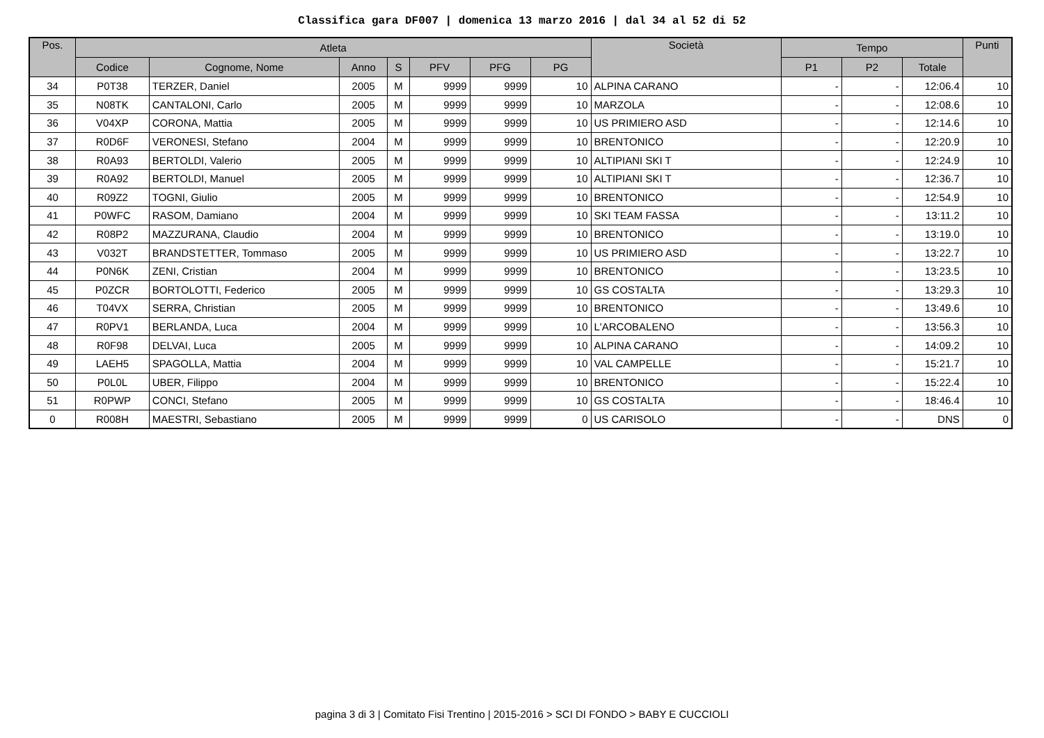Classifica gara DF007 | domenica 13 marzo 2016 | dal 34 al 52 di 52
| Pos. | Atleta | | | | | | | Società | Tempo | | | Punti |
| --- | --- | --- | --- | --- | --- | --- | --- | --- | --- | --- | --- | --- |
| | Codice | Cognome, Nome | Anno | S | PFV | PFG | PG | | P1 | P2 | Totale | |
| 34 | P0T38 | TERZER, Daniel | 2005 | M | 9999 | 9999 | 10 | ALPINA CARANO | - | - | 12:06.4 | 10 |
| 35 | N08TK | CANTALONI, Carlo | 2005 | M | 9999 | 9999 | 10 | MARZOLA | - | - | 12:08.6 | 10 |
| 36 | V04XP | CORONA, Mattia | 2005 | M | 9999 | 9999 | 10 | US PRIMIERO ASD | - | - | 12:14.6 | 10 |
| 37 | R0D6F | VERONESI, Stefano | 2004 | M | 9999 | 9999 | 10 | BRENTONICO | - | - | 12:20.9 | 10 |
| 38 | R0A93 | BERTOLDI, Valerio | 2005 | M | 9999 | 9999 | 10 | ALTIPIANI SKI T | - | - | 12:24.9 | 10 |
| 39 | R0A92 | BERTOLDI, Manuel | 2005 | M | 9999 | 9999 | 10 | ALTIPIANI SKI T | - | - | 12:36.7 | 10 |
| 40 | R09Z2 | TOGNI, Giulio | 2005 | M | 9999 | 9999 | 10 | BRENTONICO | - | - | 12:54.9 | 10 |
| 41 | P0WFC | RASOM, Damiano | 2004 | M | 9999 | 9999 | 10 | SKI TEAM FASSA | - | - | 13:11.2 | 10 |
| 42 | R08P2 | MAZZURANA, Claudio | 2004 | M | 9999 | 9999 | 10 | BRENTONICO | - | - | 13:19.0 | 10 |
| 43 | V032T | BRANDSTETTER, Tommaso | 2005 | M | 9999 | 9999 | 10 | US PRIMIERO ASD | - | - | 13:22.7 | 10 |
| 44 | P0N6K | ZENI, Cristian | 2004 | M | 9999 | 9999 | 10 | BRENTONICO | - | - | 13:23.5 | 10 |
| 45 | P0ZCR | BORTOLOTTI, Federico | 2005 | M | 9999 | 9999 | 10 | GS COSTALTA | - | - | 13:29.3 | 10 |
| 46 | T04VX | SERRA, Christian | 2005 | M | 9999 | 9999 | 10 | BRENTONICO | - | - | 13:49.6 | 10 |
| 47 | R0PV1 | BERLANDA, Luca | 2004 | M | 9999 | 9999 | 10 | L'ARCOBALENO | - | - | 13:56.3 | 10 |
| 48 | R0F98 | DELVAI, Luca | 2005 | M | 9999 | 9999 | 10 | ALPINA CARANO | - | - | 14:09.2 | 10 |
| 49 | LAEH5 | SPAGOLLA, Mattia | 2004 | M | 9999 | 9999 | 10 | VAL CAMPELLE | - | - | 15:21.7 | 10 |
| 50 | P0L0L | UBER, Filippo | 2004 | M | 9999 | 9999 | 10 | BRENTONICO | - | - | 15:22.4 | 10 |
| 51 | R0PWP | CONCI, Stefano | 2005 | M | 9999 | 9999 | 10 | GS COSTALTA | - | - | 18:46.4 | 10 |
| 0 | R008H | MAESTRI, Sebastiano | 2005 | M | 9999 | 9999 | 0 | US CARISOLO | - | - | DNS | 0 |
pagina 3 di 3 | Comitato Fisi Trentino | 2015-2016 > SCI DI FONDO > BABY E CUCCIOLI